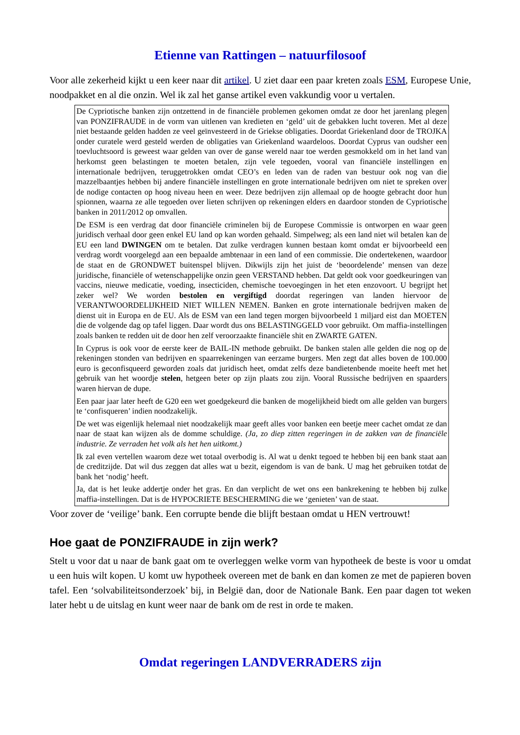Etienne van Rattingen – natuurfilosoof
Voor alle zekerheid kijkt u een keer naar dit artikel. U ziet daar een paar kreten zoals ESM, Europese Unie, noodpakket en al die onzin. Wel ik zal het ganse artikel even vakkundig voor u vertalen.
De Cypriotische banken zijn ontzettend in de financiële problemen gekomen omdat ze door het jarenlang plegen van PONZIFRAUDE in de vorm van uitlenen van kredieten en ‘geld’ uit de gebakken lucht toveren. Met al deze niet bestaande gelden hadden ze veel geïnvesteerd in de Griekse obligaties. Doordat Griekenland door de TROJKA onder curatele werd gesteld werden de obligaties van Griekenland waardeloos. Doordat Cyprus van oudsher een toevluchtsoord is geweest waar gelden van over de ganse wereld naar toe werden gesmokkeld om in het land van herkomst geen belastingen te moeten betalen, zijn vele tegoeden, vooral van financiële instellingen en internationale bedrijven, teruggetrokken omdat CEO’s en leden van de raden van bestuur ook nog van die mazzelbaantjes hebben bij andere financiële instellingen en grote internationale bedrijven om niet te spreken over de nodige contacten op hoog niveau heen en weer. Deze bedrijven zijn allemaal op de hoogte gebracht door hun spionnen, waarna ze alle tegoeden over lieten schrijven op rekeningen elders en daardoor stonden de Cypriotische banken in 2011/2012 op omvallen.
De ESM is een verdrag dat door financiële criminelen bij de Europese Commissie is ontworpen en waar geen juridisch verhaal door geen enkel EU land op kan worden gehaald. Simpelweg; als een land niet wil betalen kan de EU een land DWINGEN om te betalen. Dat zulke verdragen kunnen bestaan komt omdat er bijvoorbeeld een verdrag wordt voorgelegd aan een bepaalde ambtenaar in een land of een commissie. Die ondertekenen, waardoor de staat en de GRONDWET buitenspel blijven. Dikwijls zijn het juist de ‘beoordelende’ mensen van deze juridische, financiële of wetenschappelijke onzin geen VERSTAND hebben. Dat geldt ook voor goedkeuringen van vaccins, nieuwe medicatie, voeding, insecticiden, chemische toevoegingen in het eten enzovoort. U begrijpt het zeker wel? We worden bestolen en vergiftigd doordat regeringen van landen hiervoor de VERANTWOORDELIJKHEID NIET WILLEN NEMEN. Banken en grote internationale bedrijven maken de dienst uit in Europa en de EU. Als de ESM van een land tegen morgen bijvoorbeeld 1 miljard eist dan MOETEN die de volgende dag op tafel liggen. Daar wordt dus ons BELASTINGGELD voor gebruikt. Om maffia-instellingen zoals banken te redden uit de door hen zelf veroorzaakte financiële shit en ZWARTE GATEN.
In Cyprus is ook voor de eerste keer de BAIL-IN methode gebruikt. De banken stalen alle gelden die nog op de rekeningen stonden van bedrijven en spaarrekeningen van eerzame burgers. Men zegt dat alles boven de 100.000 euro is geconfisqueerd geworden zoals dat juridisch heet, omdat zelfs deze bandietenbende moeite heeft met het gebruik van het woordje stelen, hetgeen beter op zijn plaats zou zijn. Vooral Russische bedrijven en spaarders waren hiervan de dupe.
Een paar jaar later heeft de G20 een wet goedgekeurd die banken de mogelijkheid biedt om alle gelden van burgers te ‘confisqueren’ indien noodzakelijk.
De wet was eigenlijk helemaal niet noodzakelijk maar geeft alles voor banken een beetje meer cachet omdat ze dan naar de staat kan wijzen als de domme schuldige. (Ja, zo diep zitten regeringen in de zakken van de financiële industrie. Ze verraden het volk als het hen uitkomt.)
Ik zal even vertellen waarom deze wet totaal overbodig is. Al wat u denkt tegoed te hebben bij een bank staat aan de creditzijde. Dat wil dus zeggen dat alles wat u bezit, eigendom is van de bank. U mag het gebruiken totdat de bank het ‘nodig’ heeft.
Ja, dat is het leuke addertje onder het gras. En dan verplicht de wet ons een bankrekening te hebben bij zulke maffia-instellingen. Dat is de HYPOCRIETE BESCHERMING die we ‘genieten’ van de staat.
Voor zover de ‘veilige’ bank. Een corrupte bende die blijft bestaan omdat u HEN vertrouwt!
Hoe gaat de PONZIFRAUDE in zijn werk?
Stelt u voor dat u naar de bank gaat om te overleggen welke vorm van hypotheek de beste is voor u omdat u een huis wilt kopen. U komt uw hypotheek overeen met de bank en dan komen ze met de papieren boven tafel. Een ‘solvabiliteitsonderzoek’ bij, in België dan, door de Nationale Bank. Een paar dagen tot weken later hebt u de uitslag en kunt weer naar de bank om de rest in orde te maken.
Omdat regeringen LANDVERRADERS zijn